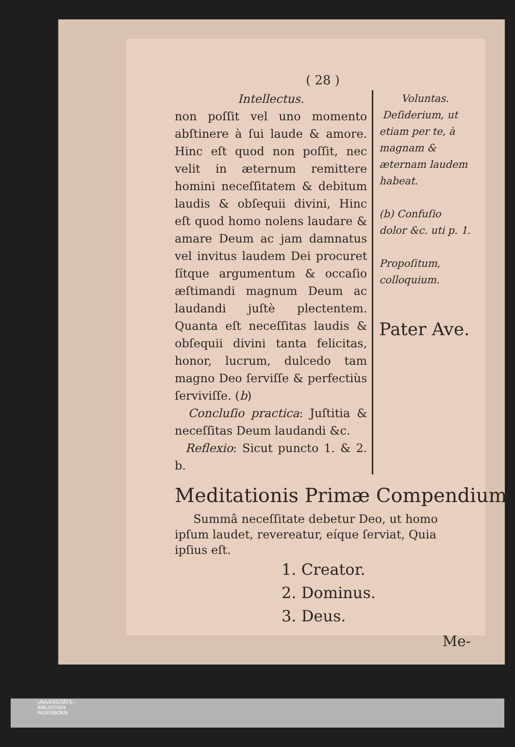( 28 )
Intellectus.
non poſſit vel uno momento abſtinere à ſui laude & amore. Hinc eſt quod non poſſit, nec velit in æternum remittere homini neceſſitatem & debitum laudis & obſequii divini, Hinc eſt quod homo nolens laudare & amare Deum ac jam damnatus vel invitus laudem Dei procuret ſítque argumentum & occaſio æſtimandi magnum Deum ac laudandi juſtè plectentem. Quanta eſt neceſſitas laudis & obſequii divini tanta felicitas, honor, lucrum, dulcedo tam magno Deo ſerviſſe & perfectiùs ſerviviſſe. (b)
Concluſio practica: Juſtitia & neceſſitas Deum laudandi &c.
Reflexio: Sicut puncto 1. & 2. b.
Voluntas.
Deſiderium, ut etiam per te, à magnam & æternam laudem habeat.
(b) Confuſio dolor &c. uti p. 1.
Propoſitum, colloquium.
Pater Ave.
Meditationis Primæ Compendium.
Summâ neceſſitate debetur Deo, ut homo ipſum laudet, revereatur, eíque ſerviat, Quia ipſius eſt.
1. Creator.
2. Dominus.
3. Deus.
Me-
UNIVERSITÄTS-
BIBLIOTHEK
PADERBORN